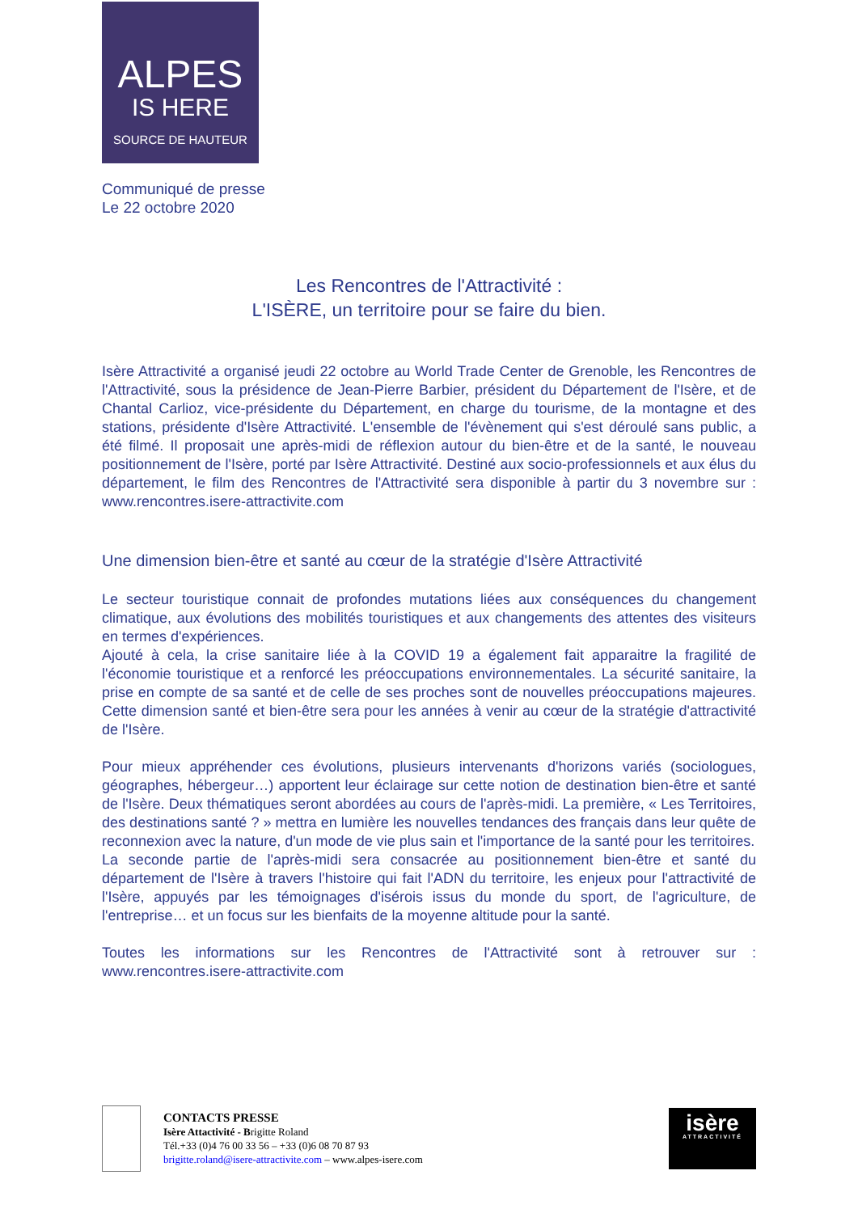ALPES
IS HERE
SOURCE DE HAUTEUR
Communiqué de presse
Le 22 octobre 2020
Les Rencontres de l'Attractivité :
L'ISÈRE, un territoire pour se faire du bien.
Isère Attractivité a organisé jeudi 22 octobre au World Trade Center de Grenoble, les Rencontres de l'Attractivité, sous la présidence de Jean-Pierre Barbier, président du Département de l'Isère, et de Chantal Carlioz, vice-présidente du Département, en charge du tourisme, de la montagne et des stations, présidente d'Isère Attractivité. L'ensemble de l'évènement qui s'est déroulé sans public, a été filmé. Il proposait une après-midi de réflexion autour du bien-être et de la santé, le nouveau positionnement de l'Isère, porté par Isère Attractivité. Destiné aux socio-professionnels et aux élus du département, le film des Rencontres de l'Attractivité sera disponible à partir du 3 novembre sur : www.rencontres.isere-attractivite.com
Une dimension bien-être et santé au cœur de la stratégie d'Isère Attractivité
Le secteur touristique connait de profondes mutations liées aux conséquences du changement climatique, aux évolutions des mobilités touristiques et aux changements des attentes des visiteurs en termes d'expériences.
Ajouté à cela, la crise sanitaire liée à la COVID 19 a également fait apparaitre la fragilité de l'économie touristique et a renforcé les préoccupations environnementales. La sécurité sanitaire, la prise en compte de sa santé et de celle de ses proches sont de nouvelles préoccupations majeures. Cette dimension santé et bien-être sera pour les années à venir au cœur de la stratégie d'attractivité de l'Isère.
Pour mieux appréhender ces évolutions, plusieurs intervenants d'horizons variés (sociologues, géographes, hébergeur…) apportent leur éclairage sur cette notion de destination bien-être et santé de l'Isère. Deux thématiques seront abordées au cours de l'après-midi. La première, « Les Territoires, des destinations santé ? » mettra en lumière les nouvelles tendances des français dans leur quête de reconnexion avec la nature, d'un mode de vie plus sain et l'importance de la santé pour les territoires.
La seconde partie de l'après-midi sera consacrée au positionnement bien-être et santé du département de l'Isère à travers l'histoire qui fait l'ADN du territoire, les enjeux pour l'attractivité de l'Isère, appuyés par les témoignages d'isérois issus du monde du sport, de l'agriculture, de l'entreprise… et un focus sur les bienfaits de la moyenne altitude pour la santé.
Toutes les informations sur les Rencontres de l'Attractivité sont à retrouver sur : www.rencontres.isere-attractivite.com
CONTACTS PRESSE
Isère Attactivité - Brigitte Roland
Tél.+33 (0)4 76 00 33 56 – +33 (0)6 08 70 87 93
brigitte.roland@isere-attractivite.com – www.alpes-isere.com
isère
ATTRACTIVITÉ